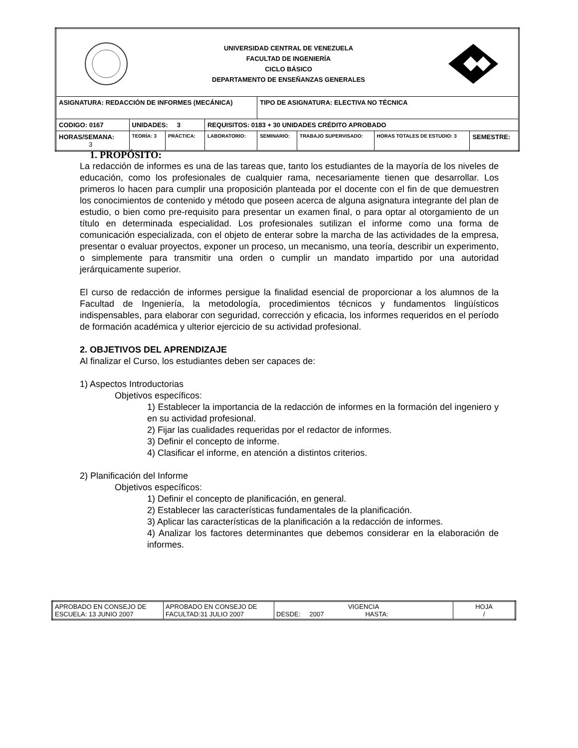| UNIVERSIDAD CENTRAL DE VENEZUELA FACULTAD DE INGENIERÍA CICLO BÁSICO DEPARTAMENTO DE ENSEÑANZAS GENERALES | | | | | | | |
| ASIGNATURA: REDACCIÓN DE INFORMES (MECÁNICA) | | | | TIPO DE ASIGNATURA: ELECTIVA NO TÉCNICA | | | |
| CODIGO: 0167 | UNIDADES: 3 | | REQUISITOS: 0183 + 30 UNIDADES CRÉDITO APROBADO | | | | |
| HORAS/SEMANA: 3 | TEORÍA: 3 | PRÁCTICA: | LABORATORIO: | SEMINARIO: | TRABAJO SUPERVISADO: | HORAS TOTALES DE ESTUDIO: 3 | SEMESTRE: |
1. PROPÓSITO:
La redacción de informes es una de las tareas que, tanto los estudiantes de la mayoría de los niveles de educación, como los profesionales de cualquier rama, necesariamente tienen que desarrollar. Los primeros lo hacen para cumplir una proposición planteada por el docente con el fin de que demuestren los conocimientos de contenido y método que poseen acerca de alguna asignatura integrante del plan de estudio, o bien como pre-requisito para presentar un examen final, o para optar al otorgamiento de un título en determinada especialidad. Los profesionales sutilizan el informe como una forma de comunicación especializada, con el objeto de enterar sobre la marcha de las actividades de la empresa, presentar o evaluar proyectos, exponer un proceso, un mecanismo, una teoría, describir un experimento, o simplemente para transmitir una orden o cumplir un mandato impartido por una autoridad jerárquicamente superior.
El curso de redacción de informes persigue la finalidad esencial de proporcionar a los alumnos de la Facultad de Ingeniería, la metodología, procedimientos técnicos y fundamentos lingüísticos indispensables, para elaborar con seguridad, corrección y eficacia, los informes requeridos en el período de formación académica y ulterior ejercicio de su actividad profesional.
2. OBJETIVOS DEL APRENDIZAJE
Al finalizar el Curso, los estudiantes deben ser capaces de:
1) Aspectos Introductorias
Objetivos específicos:
1) Establecer la importancia de la redacción de informes en la formación del ingeniero y en su actividad profesional.
2) Fijar las cualidades requeridas por el redactor de informes.
3) Definir el concepto de informe.
4) Clasificar el informe, en atención a distintos criterios.
2) Planificación del Informe
Objetivos específicos:
1) Definir el concepto de planificación, en general.
2) Establecer las características fundamentales de la planificación.
3) Aplicar las características de la planificación a la redacción de informes.
4) Analizar los factores determinantes que debemos considerar en la elaboración de informes.
| APROBADO EN CONSEJO DE ESCUELA: 13 JUNIO 2007 | APROBADO EN CONSEJO DE FACULTAD:31 JULIO 2007 | VIGENCIA DESDE: 2007 HASTA: | HOJA / |